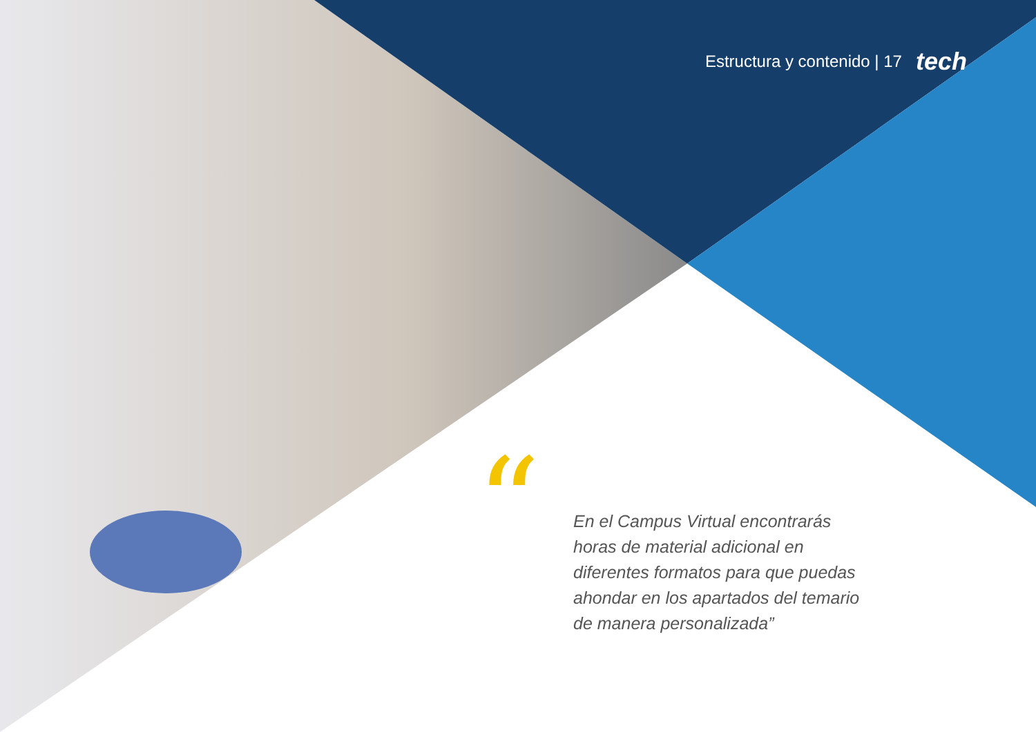Estructura y contenido | 17 tech
“
En el Campus Virtual encontrarás horas de material adicional en diferentes formatos para que puedas ahondar en los apartados del temario de manera personalizada”